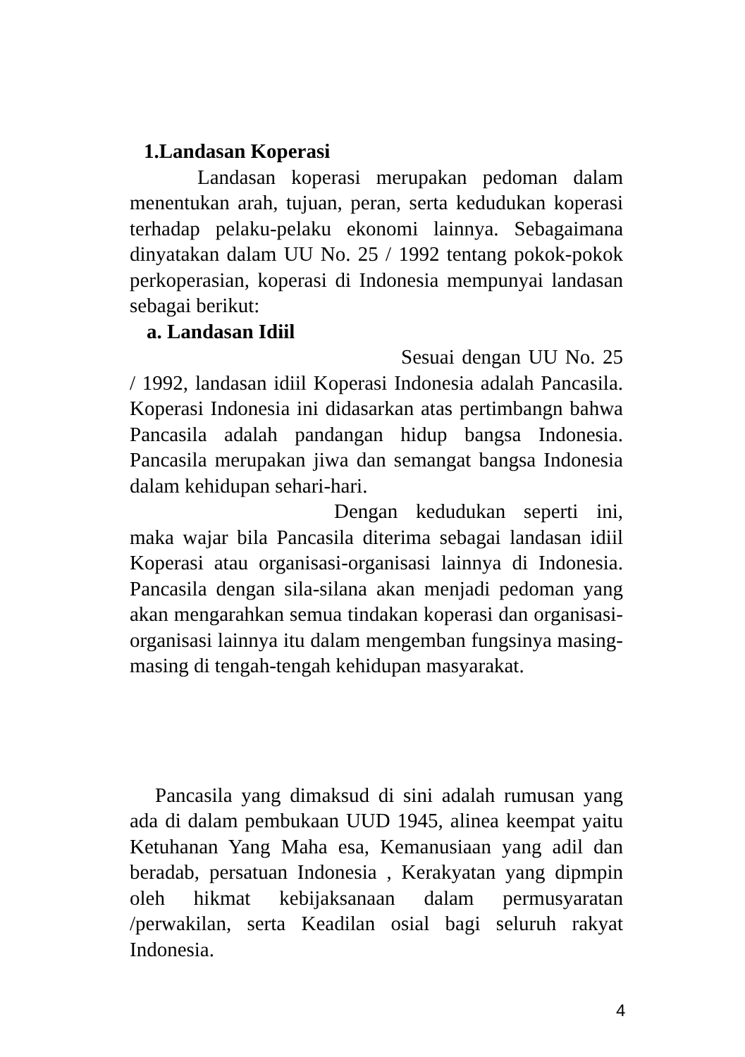1.Landasan Koperasi
Landasan koperasi merupakan pedoman dalam menentukan arah, tujuan, peran, serta kedudukan koperasi terhadap pelaku-pelaku ekonomi lainnya. Sebagaimana dinyatakan dalam UU No. 25 / 1992 tentang pokok-pokok perkoperasian, koperasi di Indonesia mempunyai landasan sebagai berikut:
a. Landasan Idiil
Sesuai dengan UU No. 25 / 1992, landasan idiil Koperasi Indonesia adalah Pancasila. Koperasi Indonesia ini didasarkan atas pertimbangn bahwa Pancasila adalah pandangan hidup bangsa Indonesia. Pancasila merupakan jiwa dan semangat bangsa Indonesia dalam kehidupan sehari-hari.
Dengan kedudukan seperti ini, maka wajar bila Pancasila diterima sebagai landasan idiil Koperasi atau organisasi-organisasi lainnya di Indonesia. Pancasila dengan sila-silana akan menjadi pedoman yang akan mengarahkan semua tindakan koperasi dan organisasi-organisasi lainnya itu dalam mengemban fungsinya masing-masing di tengah-tengah kehidupan masyarakat.
Pancasila yang dimaksud di sini adalah rumusan yang ada di dalam pembukaan UUD 1945, alinea keempat yaitu Ketuhanan Yang Maha esa, Kemanusiaan yang adil dan beradab, persatuan Indonesia , Kerakyatan yang dipmpin oleh hikmat kebijaksanaan dalam permusyaratan /perwakilan, serta Keadilan osial bagi seluruh rakyat Indonesia.
4